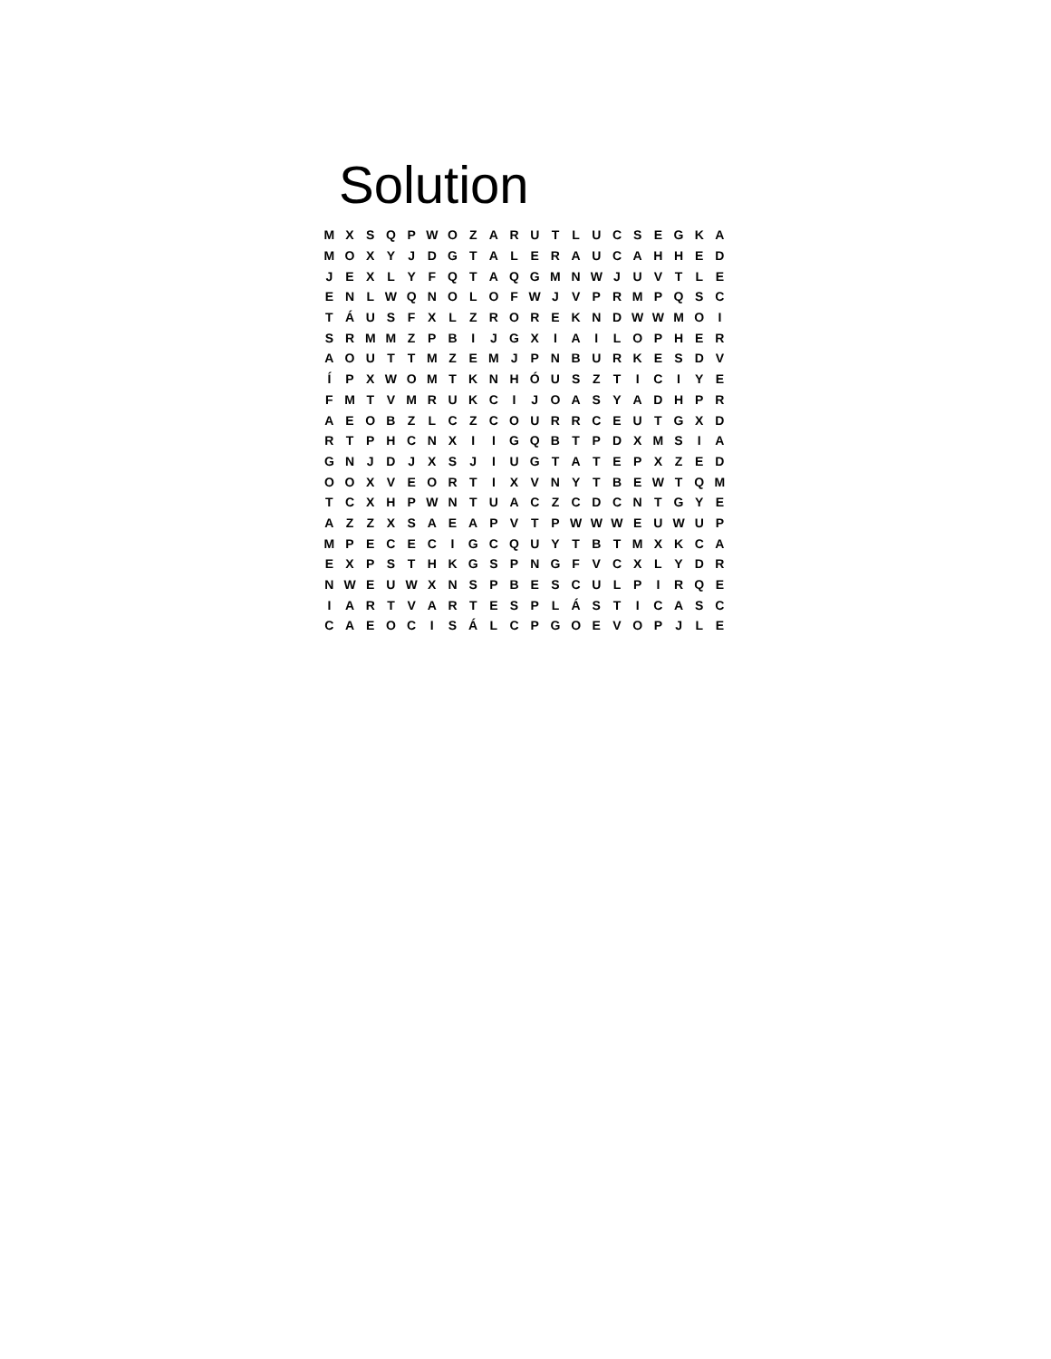Solution
| M | X | S | Q | P | W | O | Z | A | R | U | T | L | U | C | S | E | G | K | A |
| M | O | X | Y | J | D | G | T | A | L | E | R | A | U | C | A | H | H | E | D |
| J | E | X | L | Y | F | Q | T | A | Q | G | M | N | W | J | U | V | T | L | E |
| E | N | L | W | Q | N | O | L | O | F | W | J | V | P | R | M | P | Q | S | C |
| T | Á | U | S | F | X | L | Z | R | O | R | E | K | N | D | W | W | M | O | I |
| S | R | M | M | Z | P | B | I | J | G | X | I | A | I | L | O | P | H | E | R |
| A | O | U | T | T | M | Z | E | M | J | P | N | B | U | R | K | E | S | D | V |
| Í | P | X | W | O | M | T | K | N | H | Ó | U | S | Z | T | I | C | I | Y | E |
| F | M | T | V | M | R | U | K | C | I | J | O | A | S | Y | A | D | H | P | R |
| A | E | O | B | Z | L | C | Z | C | O | U | R | R | C | E | U | T | G | X | D |
| R | T | P | H | C | N | X | I | I | G | Q | B | T | P | D | X | M | S | I | A |
| G | N | J | D | J | X | S | J | I | U | G | T | A | T | E | P | X | Z | E | D |
| O | O | X | V | E | O | R | T | I | X | V | N | Y | T | B | E | W | T | Q | M |
| T | C | X | H | P | W | N | T | U | A | C | Z | C | D | C | N | T | G | Y | E |
| A | Z | Z | X | S | A | E | A | P | V | T | P | W | W | W | E | U | W | U | P |
| M | P | E | C | E | C | I | G | C | Q | U | Y | T | B | T | M | X | K | C | A |
| E | X | P | S | T | H | K | G | S | P | N | G | F | V | C | X | L | Y | D | R |
| N | W | E | U | W | X | N | S | P | B | E | S | C | U | L | P | I | R | Q | E |
| I | A | R | T | V | A | R | T | E | S | P | L | Á | S | T | I | C | A | S | C |
| C | A | E | O | C | I | S | Á | L | C | P | G | O | E | V | O | P | J | L | E |